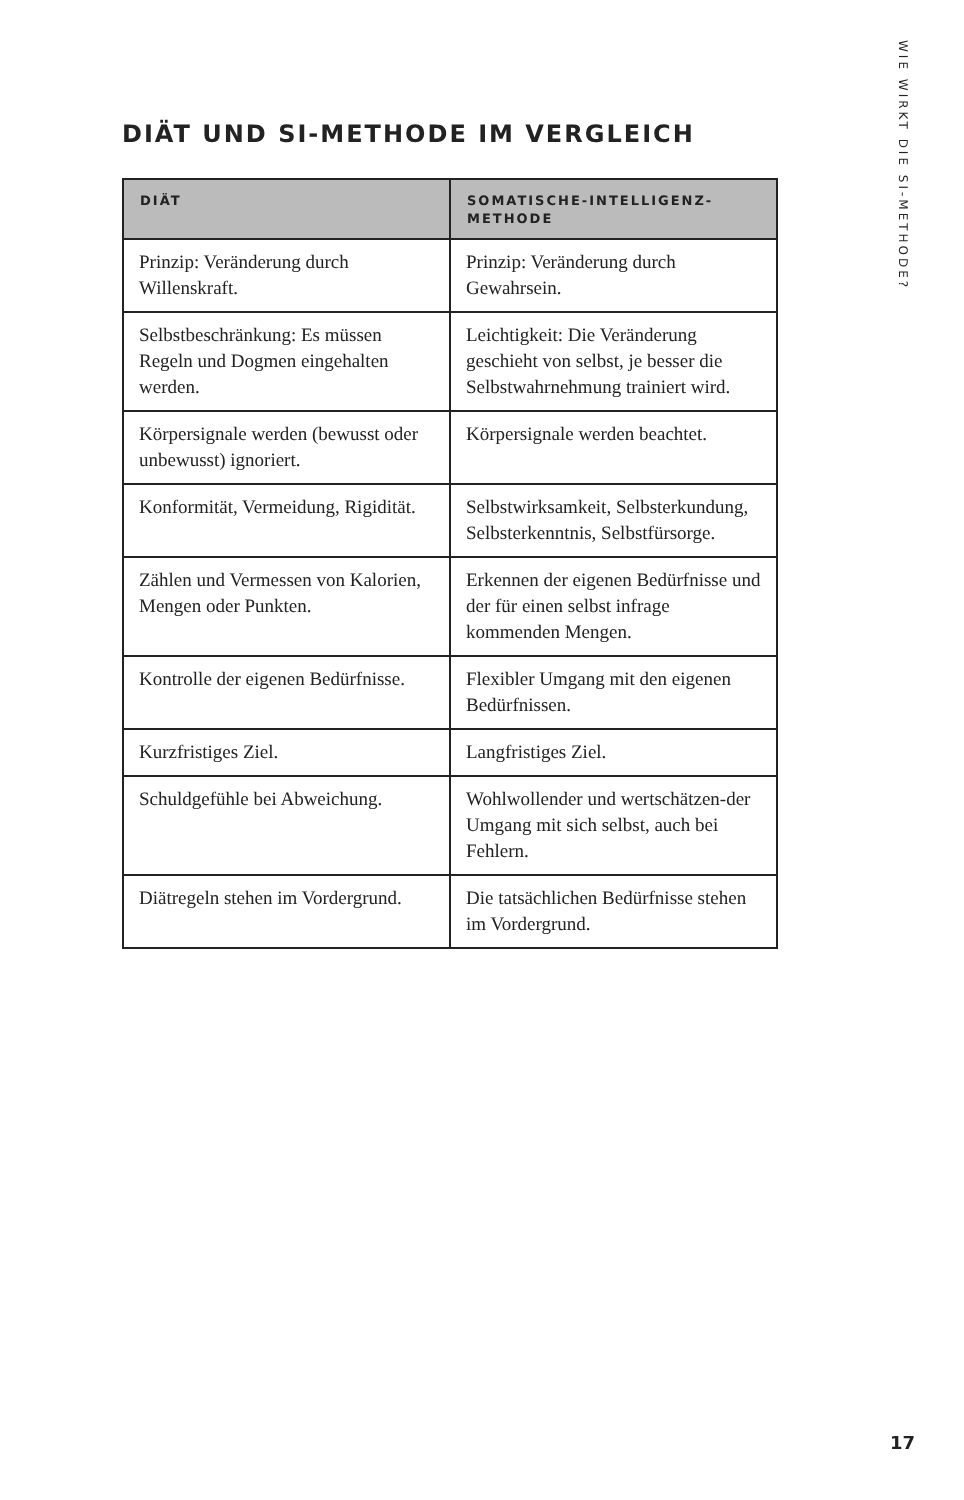WIE WIRKT DIE SI-METHODE?
DIÄT UND SI-METHODE IM VERGLEICH
| DIÄT | SOMATISCHE-INTELLIGENZ-METHODE |
| --- | --- |
| Prinzip: Veränderung durch Willenskraft. | Prinzip: Veränderung durch Gewahrsein. |
| Selbstbeschränkung: Es müssen Regeln und Dogmen eingehalten werden. | Leichtigkeit: Die Veränderung geschieht von selbst, je besser die Selbstwahrnehmung trainiert wird. |
| Körpersignale werden (bewusst oder unbewusst) ignoriert. | Körpersignale werden beachtet. |
| Konformität, Vermeidung, Rigidität. | Selbstwirksamkeit, Selbsterkundung, Selbsterkenntnis, Selbstfürsorge. |
| Zählen und Vermessen von Kalorien, Mengen oder Punkten. | Erkennen der eigenen Bedürfnisse und der für einen selbst infrage kommenden Mengen. |
| Kontrolle der eigenen Bedürfnisse. | Flexibler Umgang mit den eigenen Bedürfnissen. |
| Kurzfristiges Ziel. | Langfristiges Ziel. |
| Schuldgefühle bei Abweichung. | Wohlwollender und wertschätzen-der Umgang mit sich selbst, auch bei Fehlern. |
| Diätregeln stehen im Vordergrund. | Die tatsächlichen Bedürfnisse stehen im Vordergrund. |
17